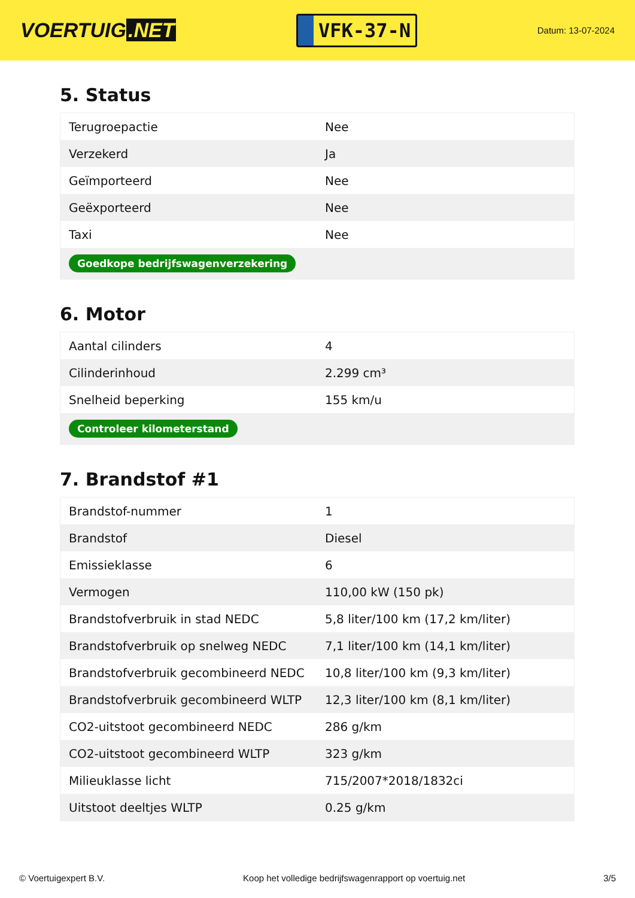VOERTUIG.NET
VFK-37-N
Datum: 13-07-2024
5. Status
| Terugroepactie | Nee |
| Verzekerd | Ja |
| Geïmporteerd | Nee |
| Geëxporteerd | Nee |
| Taxi | Nee |
| Goedkope bedrijfswagenverzekering | |
6. Motor
| Aantal cilinders | 4 |
| Cilinderinhoud | 2.299 cm³ |
| Snelheid beperking | 155 km/u |
| Controleer kilometerstand | |
7. Brandstof #1
| Brandstof-nummer | 1 |
| Brandstof | Diesel |
| Emissieklasse | 6 |
| Vermogen | 110,00 kW (150 pk) |
| Brandstofverbruik in stad NEDC | 5,8 liter/100 km (17,2 km/liter) |
| Brandstofverbruik op snelweg NEDC | 7,1 liter/100 km (14,1 km/liter) |
| Brandstofverbruik gecombineerd NEDC | 10,8 liter/100 km (9,3 km/liter) |
| Brandstofverbruik gecombineerd WLTP | 12,3 liter/100 km (8,1 km/liter) |
| CO2-uitstoot gecombineerd NEDC | 286 g/km |
| CO2-uitstoot gecombineerd WLTP | 323 g/km |
| Milieuklasse licht | 715/2007*2018/1832ci |
| Uitstoot deeltjes WLTP | 0.25 g/km |
© Voertuigexpert B.V. Koop het volledige bedrijfswagenrapport op voertuig.net 3/5